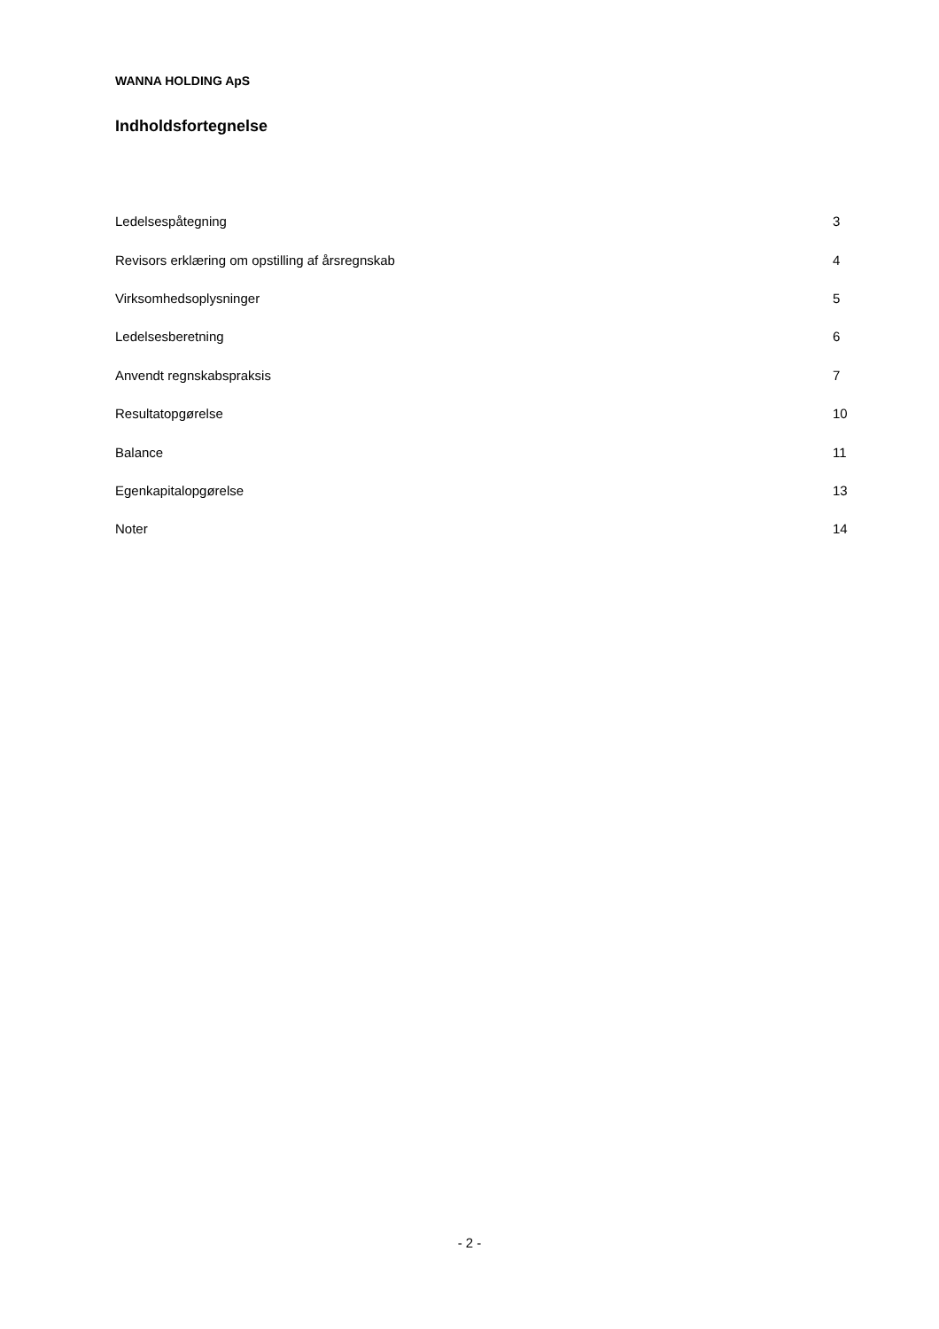WANNA HOLDING ApS
Indholdsfortegnelse
| Ledelsespåtegning | 3 |
| Revisors erklæring om opstilling af årsregnskab | 4 |
| Virksomhedsoplysninger | 5 |
| Ledelsesberetning | 6 |
| Anvendt regnskabspraksis | 7 |
| Resultatopgørelse | 10 |
| Balance | 11 |
| Egenkapitalopgørelse | 13 |
| Noter | 14 |
- 2 -